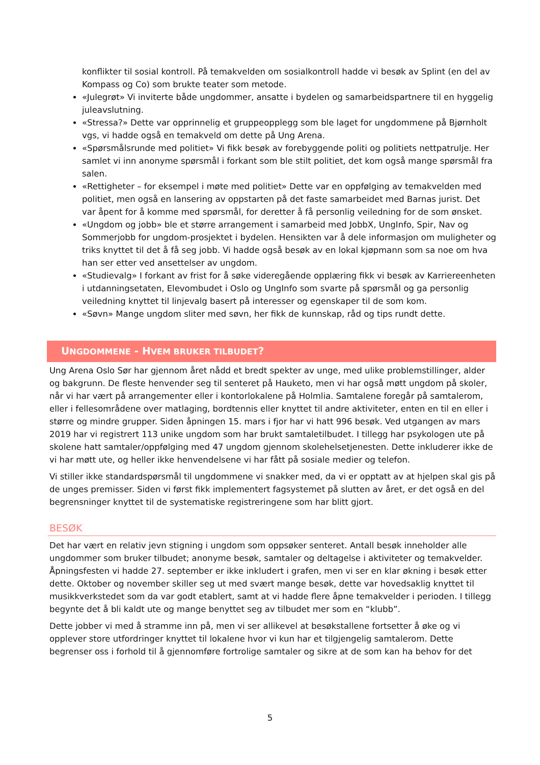konflikter til sosial kontroll. På temakvelden om sosialkontroll hadde vi besøk av Splint (en del av Kompass og Co) som brukte teater som metode.
«Julegrøt» Vi inviterte både ungdommer, ansatte i bydelen og samarbeidspartnere til en hyggelig juleavslutning.
«Stressa?» Dette var opprinnelig et gruppeopplegg som ble laget for ungdommene på Bjørnholt vgs, vi hadde også en temakveld om dette på Ung Arena.
«Spørsmålsrunde med politiet» Vi fikk besøk av forebyggende politi og politiets nettpatrulje. Her samlet vi inn anonyme spørsmål i forkant som ble stilt politiet, det kom også mange spørsmål fra salen.
«Rettigheter – for eksempel i møte med politiet» Dette var en oppfølging av temakvelden med politiet, men også en lansering av oppstarten på det faste samarbeidet med Barnas jurist. Det var åpent for å komme med spørsmål, for deretter å få personlig veiledning for de som ønsket.
«Ungdom og jobb» ble et større arrangement i samarbeid med JobbX, UngInfo, Spir, Nav og Sommerjobb for ungdom-prosjektet i bydelen. Hensikten var å dele informasjon om muligheter og triks knyttet til det å få seg jobb. Vi hadde også besøk av en lokal kjøpmann som sa noe om hva han ser etter ved ansettelser av ungdom.
«Studievalg» I forkant av frist for å søke videregående opplæring fikk vi besøk av Karriereenheten i utdanningsetaten, Elevombudet i Oslo og UngInfo som svarte på spørsmål og ga personlig veiledning knyttet til linjevalg basert på interesser og egenskaper til de som kom.
«Søvn» Mange ungdom sliter med søvn, her fikk de kunnskap, råd og tips rundt dette.
UNGDOMMENE - HVEM BRUKER TILBUDET?
Ung Arena Oslo Sør har gjennom året nådd et bredt spekter av unge, med ulike problemstillinger, alder og bakgrunn. De fleste henvender seg til senteret på Hauketo, men vi har også møtt ungdom på skoler, når vi har vært på arrangementer eller i kontorlokalene på Holmlia. Samtalene foregår på samtalerom, eller i fellesområdene over matlaging, bordtennis eller knyttet til andre aktiviteter, enten en til en eller i større og mindre grupper. Siden åpningen 15. mars i fjor har vi hatt 996 besøk. Ved utgangen av mars 2019 har vi registrert 113 unike ungdom som har brukt samtaletilbudet. I tillegg har psykologen ute på skolene hatt samtaler/oppfølging med 47 ungdom gjennom skolehelsetjenesten. Dette inkluderer ikke de vi har møtt ute, og heller ikke henvendelsene vi har fått på sosiale medier og telefon.
Vi stiller ikke standardspørsmål til ungdommene vi snakker med, da vi er opptatt av at hjelpen skal gis på de unges premisser. Siden vi først fikk implementert fagsystemet på slutten av året, er det også en del begrensninger knyttet til de systematiske registreringene som har blitt gjort.
BESØK
Det har vært en relativ jevn stigning i ungdom som oppsøker senteret. Antall besøk inneholder alle ungdommer som bruker tilbudet; anonyme besøk, samtaler og deltagelse i aktiviteter og temakvelder. Åpningsfesten vi hadde 27. september er ikke inkludert i grafen, men vi ser en klar økning i besøk etter dette. Oktober og november skiller seg ut med svært mange besøk, dette var hovedsaklig knyttet til musikkverkstedet som da var godt etablert, samt at vi hadde flere åpne temakvelder i perioden. I tillegg begynte det å bli kaldt ute og mange benyttet seg av tilbudet mer som en “klubb”.
Dette jobber vi med å stramme inn på, men vi ser allikevel at besøkstallene fortsetter å øke og vi opplever store utfordringer knyttet til lokalene hvor vi kun har et tilgjengelig samtalerom. Dette begrenser oss i forhold til å gjennomføre fortrolige samtaler og sikre at de som kan ha behov for det
5